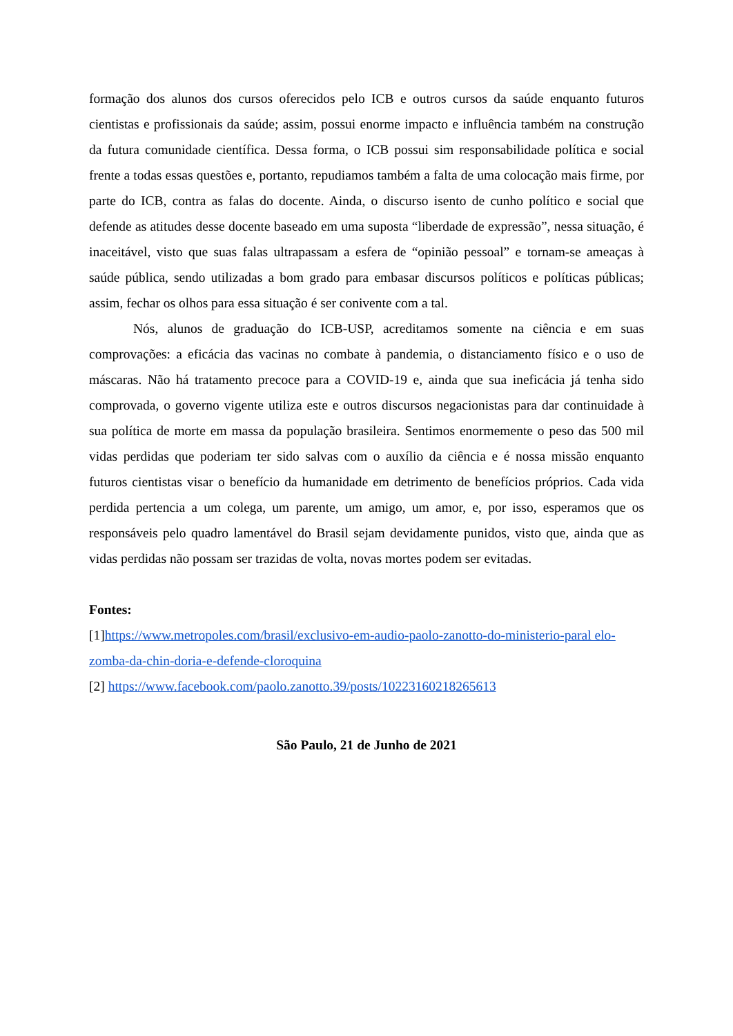formação dos alunos dos cursos oferecidos pelo ICB e outros cursos da saúde enquanto futuros cientistas e profissionais da saúde; assim, possui enorme impacto e influência também na construção da futura comunidade científica. Dessa forma, o ICB possui sim responsabilidade política e social frente a todas essas questões e, portanto, repudiamos também a falta de uma colocação mais firme, por parte do ICB, contra as falas do docente. Ainda, o discurso isento de cunho político e social que defende as atitudes desse docente baseado em uma suposta “liberdade de expressão”, nessa situação, é inaceitável, visto que suas falas ultrapassam a esfera de “opinião pessoal” e tornam-se ameaças à saúde pública, sendo utilizadas a bom grado para embasar discursos políticos e políticas públicas; assim, fechar os olhos para essa situação é ser conivente com a tal.
Nós, alunos de graduação do ICB-USP, acreditamos somente na ciência e em suas comprovações: a eficácia das vacinas no combate à pandemia, o distanciamento físico e o uso de máscaras. Não há tratamento precoce para a COVID-19 e, ainda que sua ineficácia já tenha sido comprovada, o governo vigente utiliza este e outros discursos negacionistas para dar continuidade à sua política de morte em massa da população brasileira. Sentimos enormemente o peso das 500 mil vidas perdidas que poderiam ter sido salvas com o auxílio da ciência e é nossa missão enquanto futuros cientistas visar o benefício da humanidade em detrimento de benefícios próprios. Cada vida perdida pertencia a um colega, um parente, um amigo, um amor, e, por isso, esperamos que os responsáveis pelo quadro lamentável do Brasil sejam devidamente punidos, visto que, ainda que as vidas perdidas não possam ser trazidas de volta, novas mortes podem ser evitadas.
Fontes:
[1]https://www.metropoles.com/brasil/exclusivo-em-audio-paolo-zanotto-do-ministerio-paral elo-zomba-da-chin-doria-e-defende-cloroquina
[2] https://www.facebook.com/paolo.zanotto.39/posts/10223160218265613
São Paulo, 21 de Junho de 2021